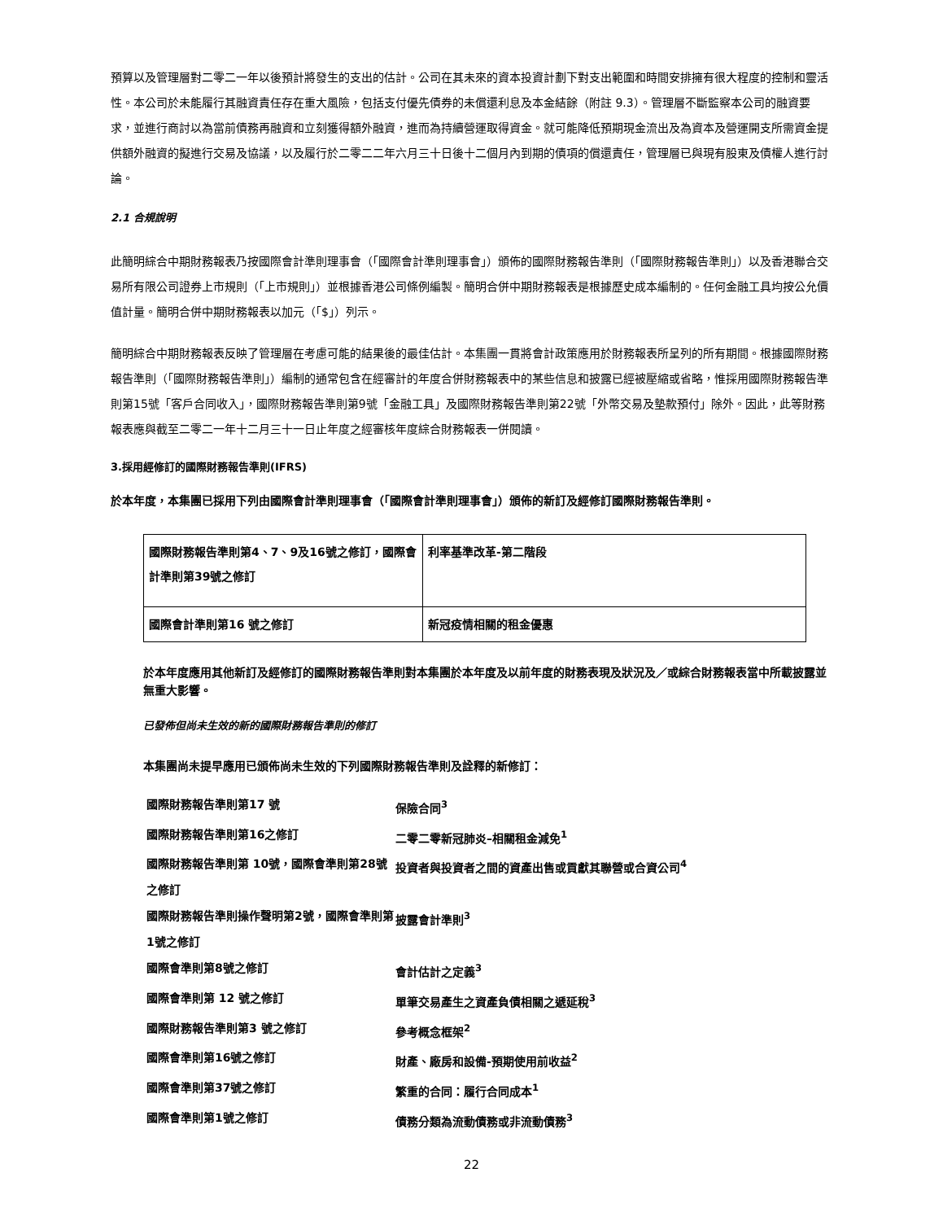預算以及管理層對二零二一年以後預計將發生的支出的估計。公司在其未來的資本投資計劃下對支出範圍和時間安排擁有很大程度的控制和靈活性。本公司於未能履行其融資責任存在重大風險，包括支付優先債券的未償還利息及本金結餘（附註 9.3）。管理層不斷監察本公司的融資要求，並進行商討以為當前債務再融資和立刻獲得額外融資，進而為持續營運取得資金。就可能降低預期現金流出及為資本及營運開支所需資金提供額外融資的擬進行交易及協議，以及履行於二零二二年六月三十日後十二個月內到期的債項的償還責任，管理層已與現有股東及債權人進行討論。
2.1 合規說明
此簡明綜合中期財務報表乃按國際會計準則理事會（「國際會計準則理事會」）頒佈的國際財務報告準則（「國際財務報告準則」）以及香港聯合交易所有限公司證券上市規則（「上市規則」）並根據香港公司條例編製。簡明合併中期財務報表是根據歷史成本編制的。任何金融工具均按公允價值計量。簡明合併中期財務報表以加元（「$」）列示。
簡明綜合中期財務報表反映了管理層在考慮可能的結果後的最佳估計。本集團一貫將會計政策應用於財務報表所呈列的所有期間。根據國際財務報告準則（「國際財務報告準則」）編制的通常包含在經審計的年度合併財務報表中的某些信息和披露已經被壓縮或省略，惟採用國際財務報告準則第15號「客戶合同收入」，國際財務報告準則第9號「金融工具」及國際財務報告準則第22號「外幣交易及墊款預付」除外。因此，此等財務報表應與截至二零二一年十二月三十一日止年度之經審核年度綜合財務報表一併閱讀。
3.採用經修訂的國際財務報告準則(IFRS)
於本年度，本集團已採用下列由國際會計準則理事會（「國際會計準則理事會」）頒佈的新訂及經修訂國際財務報告準則。
| 國際財務報告準則第4、7、9及16號之修訂，國際會計準則第39號之修訂 | 利率基準改革-第二階段 |
| 國際會計準則第16 號之修訂 | 新冠疫情相關的租金優惠 |
於本年度應用其他新訂及經修訂的國際財務報告準則對本集團於本年度及以前年度的財務表現及狀況及／或綜合財務報表當中所載披露並無重大影響。
已發佈但尚未生效的新的國際財務報告準則的修訂
本集團尚未提早應用已頒佈尚未生效的下列國際財務報告準則及詮釋的新修訂：
| 國際財務報告準則第17 號 | 保險合同<sup>3</sup> |
| 國際財務報告準則第16之修訂 | 二零二零新冠肺炎–相關租金減免<sup>1</sup> |
| 國際財務報告準則第 10號，國際會準則第28號之修訂 | 投資者與投資者之間的資產出售或貢獻其聯營或合資公司<sup>4</sup> |
| 國際財務報告準則操作聲明第2號，國際會準則第1號之修訂 | 披露會計準則<sup>3</sup> |
| 國際會準則第8號之修訂 | 會計估計之定義<sup>3</sup> |
| 國際會準則第 12 號之修訂 | 單筆交易產生之資產負債相關之遞延稅<sup>3</sup> |
| 國際財務報告準則第3 號之修訂 | 參考概念框架<sup>2</sup> |
| 國際會準則第16號之修訂 | 財產、廠房和設備-預期使用前收益<sup>2</sup> |
| 國際會準則第37號之修訂 | 繁重的合同：履行合同成本<sup>1</sup> |
| 國際會準則第1號之修訂 | 債務分類為流動債務或非流動債務<sup>3</sup> |
22